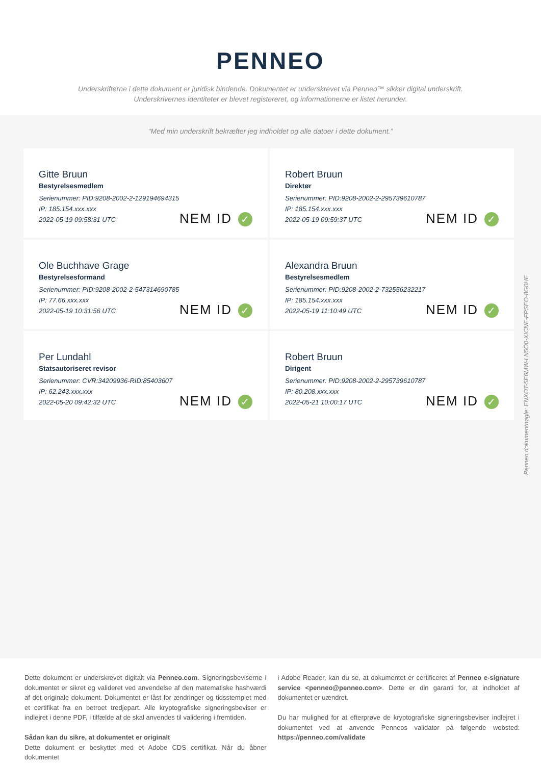PENNEO
Underskrifterne i dette dokument er juridisk bindende. Dokumentet er underskrevet via Penneo™ sikker digital underskrift.
Underskrivernes identiteter er blevet registereret, og informationerne er listet herunder.
“Med min underskrift bekræfter jeg indholdet og alle datoer i dette dokument.”
Gitte Bruun
Bestyrelsesmedlem
Serienummer: PID:9208-2002-2-129194694315
IP: 185.154.xxx.xxx
2022-05-19 09:58:31 UTC
NEM ID ✓
Robert Bruun
Direktør
Serienummer: PID:9208-2002-2-295739610787
IP: 185.154.xxx.xxx
2022-05-19 09:59:37 UTC
NEM ID ✓
Ole Buchhave Grage
Bestyrelsesformand
Serienummer: PID:9208-2002-2-547314690785
IP: 77.66.xxx.xxx
2022-05-19 10:31:56 UTC
NEM ID ✓
Alexandra Bruun
Bestyrelsesmedlem
Serienummer: PID:9208-2002-2-732556232217
IP: 185.154.xxx.xxx
2022-05-19 11:10:49 UTC
NEM ID ✓
Per Lundahl
Statsautoriseret revisor
Serienummer: CVR:34209936-RID:85403607
IP: 62.243.xxx.xxx
2022-05-20 09:42:32 UTC
NEM ID ✓
Robert Bruun
Dirigent
Serienummer: PID:9208-2002-2-295739610787
IP: 80.208.xxx.xxx
2022-05-21 10:00:17 UTC
NEM ID ✓
Penneo dokumentnøgle: ENXOT-5E6MW-LN5O0-XICNE-FPSEO-8G0HE
Dette dokument er underskrevet digitalt via Penneo.com. Signeringsbeviserne i dokumentet er sikret og valideret ved anvendelse af den matematiske hashværdi af det originale dokument. Dokumentet er låst for ændringer og tidsstemplet med et certifikat fra en betroet tredjepart. Alle kryptografiske signeringsbeviser er indlejret i denne PDF, i tilfælde af de skal anvendes til validering i fremtiden.
Sådan kan du sikre, at dokumentet er originalt
Dette dokument er beskyttet med et Adobe CDS certifikat. Når du åbner dokumentet
i Adobe Reader, kan du se, at dokumentet er certificeret af Penneo e-signature service <penneo@penneo.com>. Dette er din garanti for, at indholdet af dokumentet er uændret.
Du har mulighed for at efterprøve de kryptografiske signeringsbeviser indlejret i dokumentet ved at anvende Penneos validator på følgende websted: https://penneo.com/validate